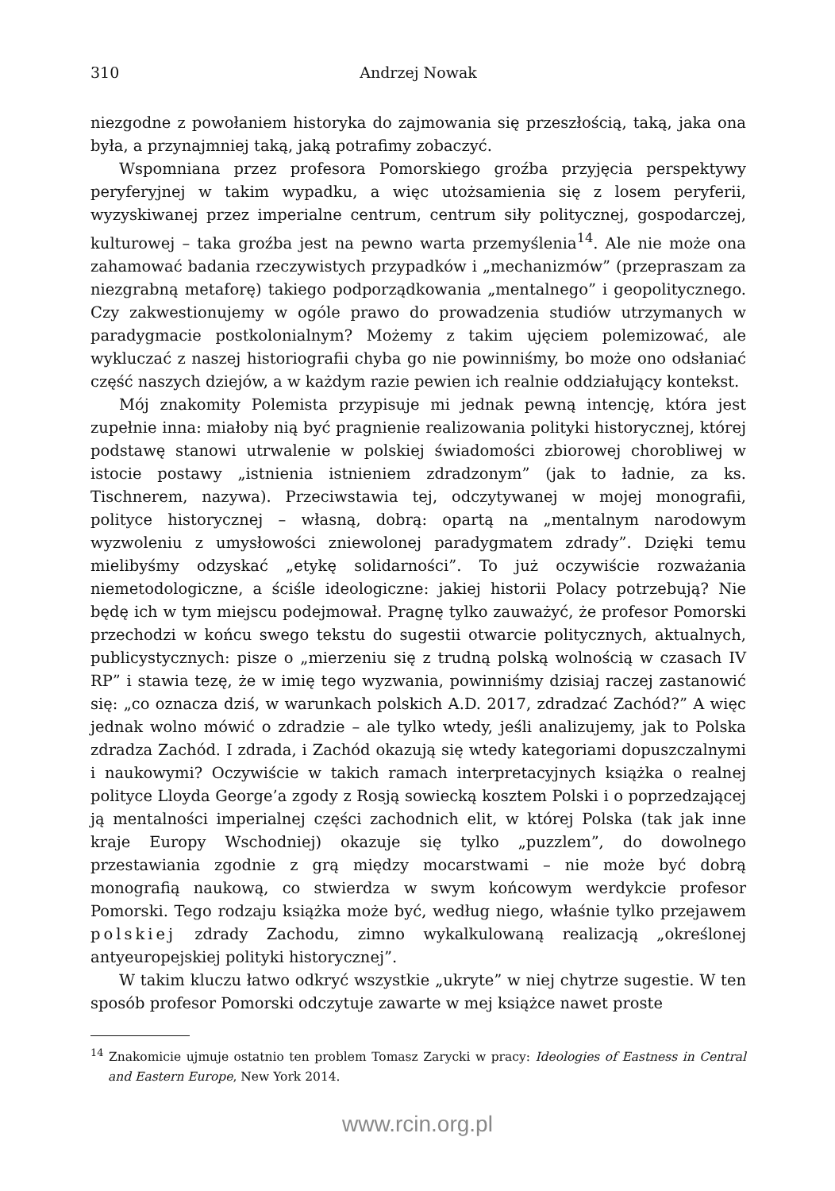310 Andrzej Nowak
niezgodne z powołaniem historyka do zajmowania się przeszłością, taką, jaka ona była, a przynajmniej taką, jaką potrafimy zobaczyć.
Wspomniana przez profesora Pomorskiego groźba przyjęcia perspektywy peryferyjnej w takim wypadku, a więc utożsamienia się z losem peryferii, wyzyskiwanej przez imperialne centrum, centrum siły politycznej, gospodarczej, kulturowej – taka groźba jest na pewno warta przemyślenia<sup>14</sup>. Ale nie może ona zahamować badania rzeczywistych przypadków i „mechanizmów” (przepraszam za niezgrabną metaforę) takiego podporządkowania „mentalnego” i geopolitycznego. Czy zakwestionujemy w ogóle prawo do prowadzenia studiów utrzymanych w paradygmacie postkolonialnym? Możemy z takim ujęciem polemizować, ale wykluczać z naszej historiografii chyba go nie powinniśmy, bo może ono odsłaniać część naszych dziejów, a w każdym razie pewien ich realnie oddziałujący kontekst.
Mój znakomity Polemista przypisuje mi jednak pewną intencję, która jest zupełnie inna: miałoby nią być pragnienie realizowania polityki historycznej, której podstawę stanowi utrwalenie w polskiej świadomości zbiorowej chorobliwej w istocie postawy „istnienia istnieniem zdradzonym” (jak to ładnie, za ks. Tischnerem, nazywa). Przeciwstawia tej, odczytywanej w mojej monografii, polityce historycznej – własną, dobrą: opartą na „mentalnym narodowym wyzwoleniu z umysłowości zniewolonej paradygmatem zdrady”. Dzięki temu mielibyśmy odzyskać „etykę solidarności”. To już oczywiście rozważania niemetodologiczne, a ściśle ideologiczne: jakiej historii Polacy potrzebują? Nie będę ich w tym miejscu podejmował. Pragnę tylko zauważyć, że profesor Pomorski przechodzi w końcu swego tekstu do sugestii otwarcie politycznych, aktualnych, publicystycznych: pisze o „mierzeniu się z trudną polską wolnością w czasach IV RP” i stawia tezę, że w imię tego wyzwania, powinniśmy dzisiaj raczej zastanowić się: „co oznacza dziś, w warunkach polskich A.D. 2017, zdradzać Zachód?” A więc jednak wolno mówić o zdradzie – ale tylko wtedy, jeśli analizujemy, jak to Polska zdradza Zachód. I zdrada, i Zachód okazują się wtedy kategoriami dopuszczalnymi i naukowymi? Oczywiście w takich ramach interpretacyjnych książka o realnej polityce Lloyda George’a zgody z Rosją sowiecką kosztem Polski i o poprzedzającej ją mentalności imperialnej części zachodnich elit, w której Polska (tak jak inne kraje Europy Wschodniej) okazuje się tylko „puzzlem”, do dowolnego przestawiania zgodnie z grą między mocarstwami – nie może być dobrą monografią naukową, co stwierdza w swym końcowym werdykcie profesor Pomorski. Tego rodzaju książka może być, według niego, właśnie tylko przejawem polskiej zdrady Zachodu, zimno wykalkulowaną realizacją „określonej antyeuropejskiej polityki historycznej”.
W takim kluczu łatwo odkryć wszystkie „ukryte” w niej chytrze sugestie. W ten sposób profesor Pomorski odczytuje zawarte w mej książce nawet proste
<sup>14</sup> Znakomicie ujmuje ostatnio ten problem Tomasz Zarycki w pracy: Ideologies of Eastness in Central and Eastern Europe, New York 2014.
www.rcin.org.pl